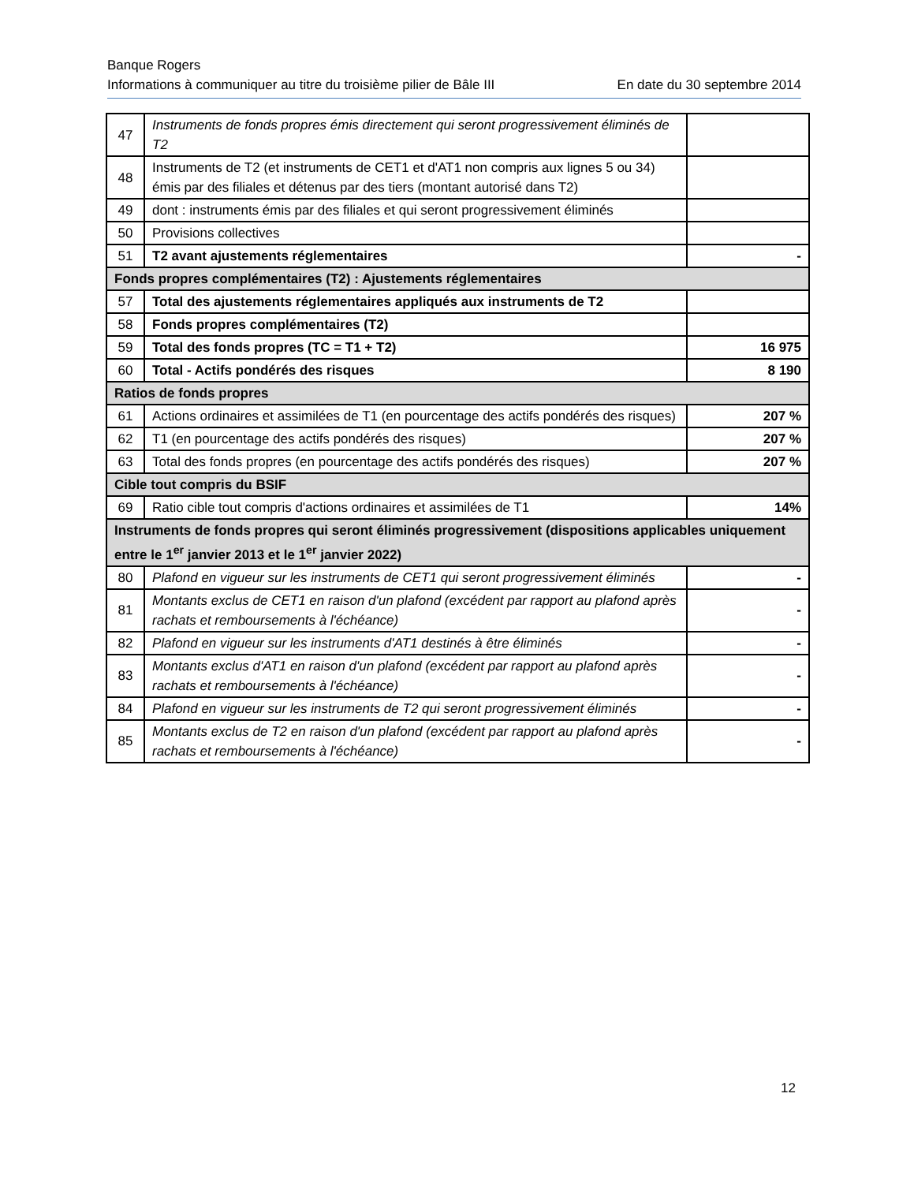Banque Rogers
Informations à communiquer au titre du troisième pilier de Bâle III En date du 30 septembre 2014
| 47 | Instruments de fonds propres émis directement qui seront progressivement éliminés de T2 | |
| 48 | Instruments de T2 (et instruments de CET1 et d'AT1 non compris aux lignes 5 ou 34) émis par des filiales et détenus par des tiers (montant autorisé dans T2) | |
| 49 | dont : instruments émis par des filiales et qui seront progressivement éliminés | |
| 50 | Provisions collectives | |
| 51 | T2 avant ajustements réglementaires | - |
| Fonds propres complémentaires (T2) : Ajustements réglementaires | | |
| 57 | Total des ajustements réglementaires appliqués aux instruments de T2 | |
| 58 | Fonds propres complémentaires (T2) | |
| 59 | Total des fonds propres (TC = T1 + T2) | 16 975 |
| 60 | Total - Actifs pondérés des risques | 8 190 |
| Ratios de fonds propres | | |
| 61 | Actions ordinaires et assimilées de T1 (en pourcentage des actifs pondérés des risques) | 207 % |
| 62 | T1 (en pourcentage des actifs pondérés des risques) | 207 % |
| 63 | Total des fonds propres (en pourcentage des actifs pondérés des risques) | 207 % |
| Cible tout compris du BSIF | | |
| 69 | Ratio cible tout compris d'actions ordinaires et assimilées de T1 | 14% |
| Instruments de fonds propres qui seront éliminés progressivement (dispositions applicables uniquement entre le 1<sup>er</sup> janvier 2013 et le 1<sup>er</sup> janvier 2022) | | |
| 80 | Plafond en vigueur sur les instruments de CET1 qui seront progressivement éliminés | - |
| 81 | Montants exclus de CET1 en raison d'un plafond (excédent par rapport au plafond après rachats et remboursements à l'échéance) | - |
| 82 | Plafond en vigueur sur les instruments d'AT1 destinés à être éliminés | - |
| 83 | Montants exclus d'AT1 en raison d'un plafond (excédent par rapport au plafond après rachats et remboursements à l'échéance) | - |
| 84 | Plafond en vigueur sur les instruments de T2 qui seront progressivement éliminés | - |
| 85 | Montants exclus de T2 en raison d'un plafond (excédent par rapport au plafond après rachats et remboursements à l'échéance) | - |
12